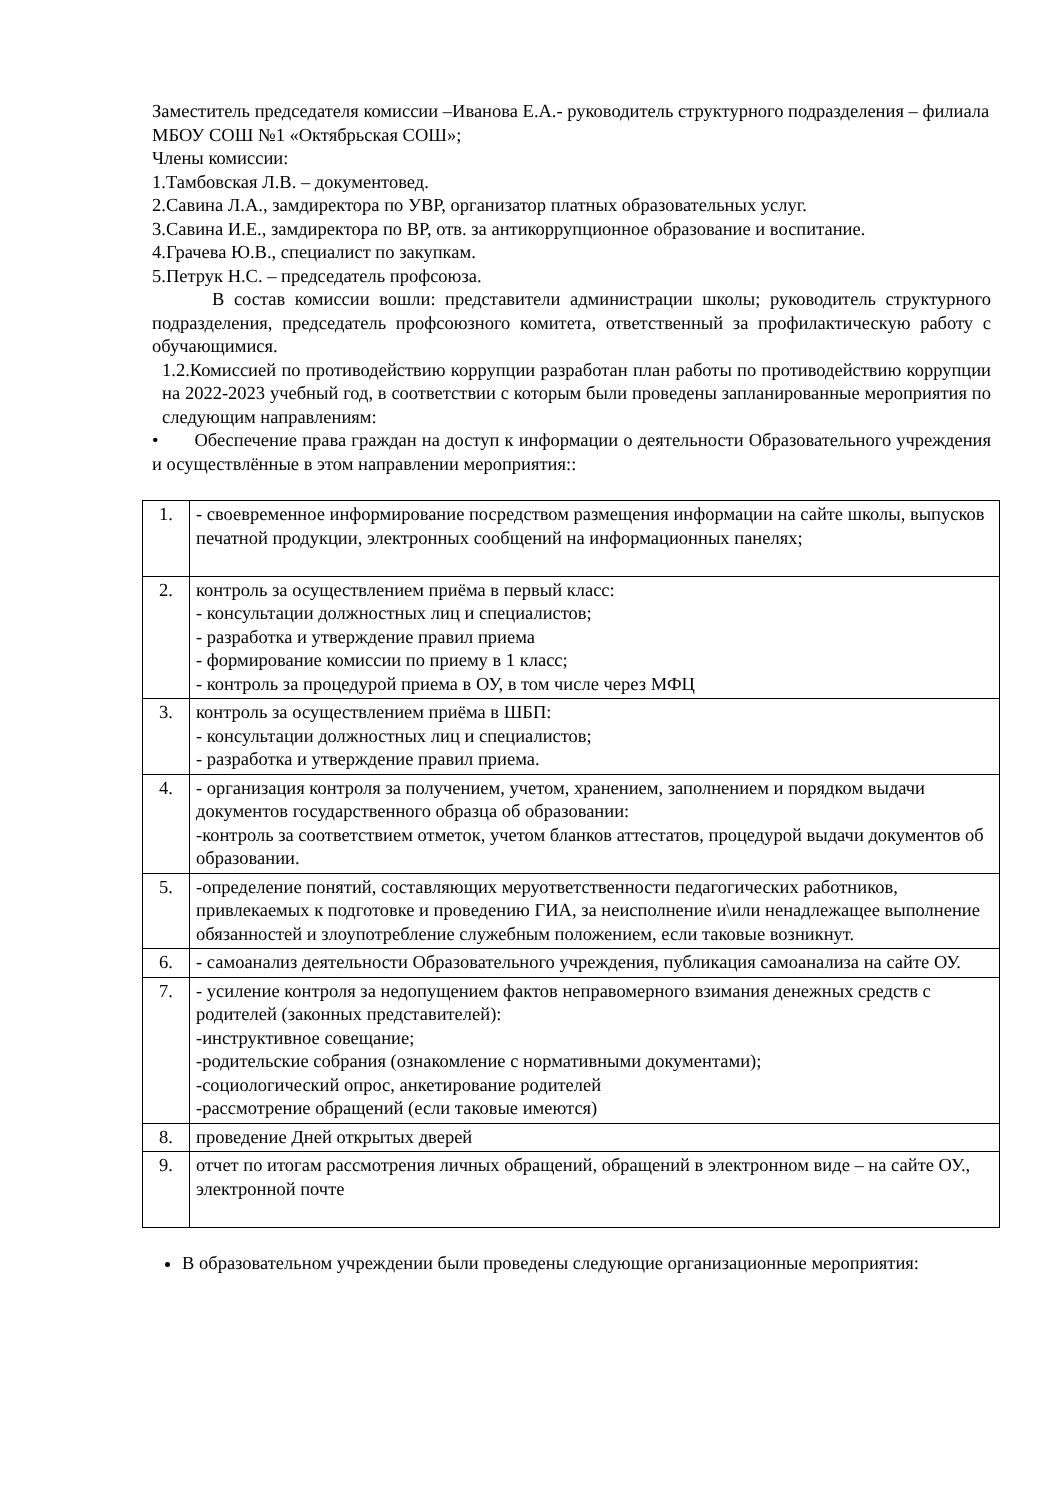Заместитель председателя комиссии –Иванова Е.А.- руководитель структурного подразделения – филиала МБОУ СОШ №1 «Октябрьская СОШ»;
Члены комиссии:
1.Тамбовская Л.В. – документовед.
2.Савина Л.А., замдиректора по УВР, организатор платных образовательных услуг.
3.Савина И.Е., замдиректора по ВР, отв. за антикоррупционное образование и воспитание.
4.Грачева Ю.В., специалист по закупкам.
5.Петрук Н.С. – председатель профсоюза.
В состав комиссии вошли: представители администрации школы; руководитель структурного подразделения, председатель профсоюзного комитета, ответственный за профилактическую работу с обучающимися.
1.2.Комиссией по противодействию коррупции разработан план работы по противодействию коррупции на 2022-2023 учебный год, в соответствии с которым были проведены запланированные мероприятия по следующим направлениям:
• Обеспечение права граждан на доступ к информации о деятельности Образовательного учреждения и осуществлённые в этом направлении мероприятия::
| 1. | - своевременное информирование посредством размещения информации на сайте школы, выпусков печатной продукции, электронных сообщений на информационных панелях; |
| 2. | контроль за осуществлением приёма в первый класс: - консультации должностных лиц и специалистов; - разработка и утверждение правил приема - формирование комиссии по приему в 1 класс; - контроль за процедурой приема в ОУ, в том числе через МФЦ |
| 3. | контроль за осуществлением приёма в ШБП: - консультации должностных лиц и специалистов; - разработка и утверждение правил приема. |
| 4. | - организация контроля за получением, учетом, хранением, заполнением и порядком выдачи документов государственного образца об образовании: -контроль за соответствием отметок, учетом бланков аттестатов, процедурой выдачи документов об образовании. |
| 5. | -определение понятий, составляющих меруответственности педагогических работников, привлекаемых к подготовке и проведению ГИА, за неисполнение и\или ненадлежащее выполнение обязанностей и злоупотребление служебным положением, если таковые возникнут. |
| 6. | - самоанализ деятельности Образовательного учреждения, публикация самоанализа на сайте ОУ. |
| 7. | - усиление контроля за недопущением фактов неправомерного взимания денежных средств с родителей (законных представителей): -инструктивное совещание; -родительские собрания (ознакомление с нормативными документами); -социологический опрос, анкетирование родителей -рассмотрение обращений (если таковые имеются) |
| 8. | проведение Дней открытых дверей |
| 9. | отчет по итогам рассмотрения личных обращений, обращений в электронном виде – на сайте ОУ., электронной почте |
В образовательном учреждении были проведены следующие организационные мероприятия: